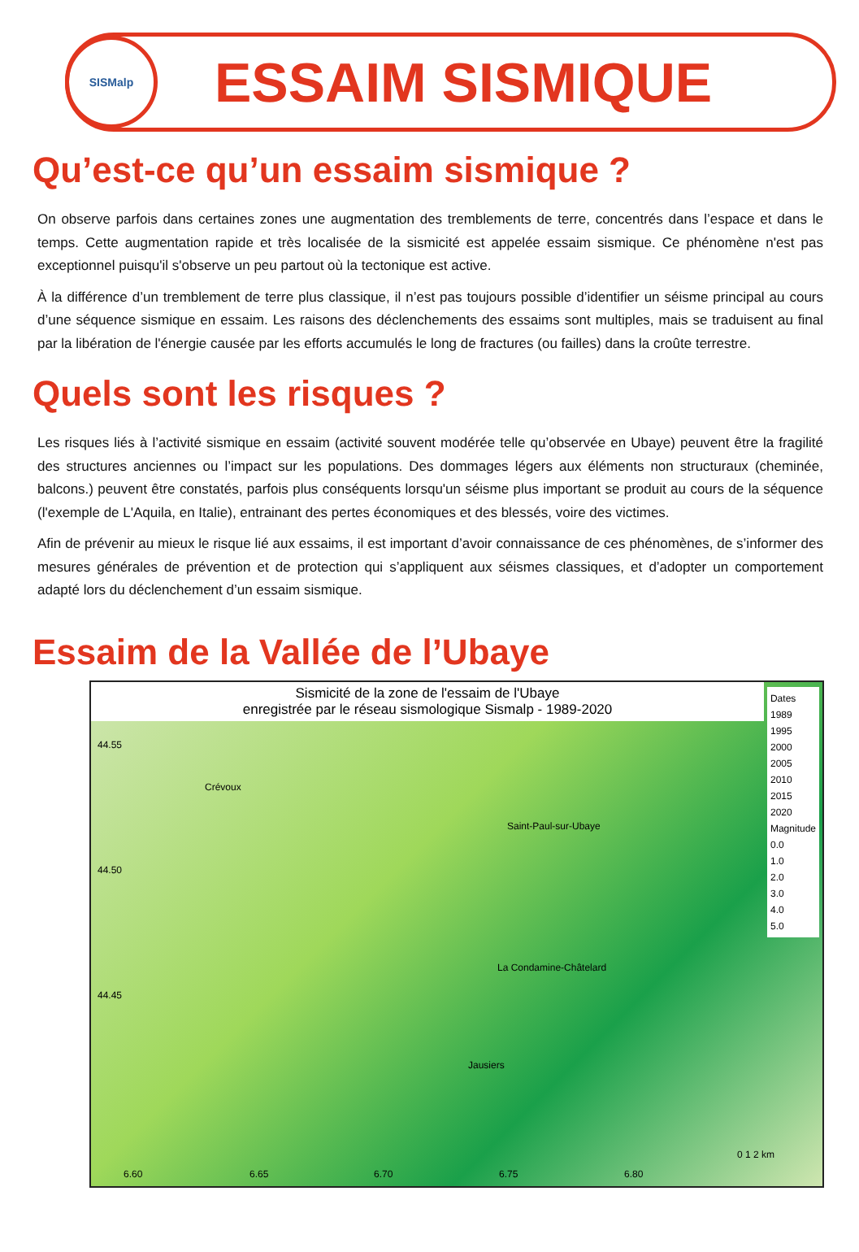SISMalp
ESSAIM SISMIQUE
Qu’est-ce qu’un essaim sismique ?
On observe parfois dans certaines zones une augmentation des tremblements de terre, concentrés dans l’espace et dans le temps. Cette augmentation rapide et très localisée de la sismicité est appelée essaim sismique. Ce phénomène n'est pas exceptionnel puisqu'il s'observe un peu partout où la tectonique est active.
À la différence d’un tremblement de terre plus classique, il n’est pas toujours possible d’identifier un séisme principal au cours d’une séquence sismique en essaim. Les raisons des déclenchements des essaims sont multiples, mais se traduisent au final par la libération de l'énergie causée par les efforts accumulés le long de fractures (ou failles) dans la croûte terrestre.
Quels sont les risques ?
Les risques liés à l’activité sismique en essaim (activité souvent modérée telle qu’observée en Ubaye) peuvent être la fragilité des structures anciennes ou l’impact sur les populations. Des dommages légers aux éléments non structuraux (cheminée, balcons.) peuvent être constatés, parfois plus conséquents lorsqu'un séisme plus important se produit au cours de la séquence (l'exemple de L'Aquila, en Italie), entrainant des pertes économiques et des blessés, voire des victimes.
Afin de prévenir au mieux le risque lié aux essaims, il est important d’avoir connaissance de ces phénomènes, de s’informer des mesures générales de prévention et de protection qui s’appliquent aux séismes classiques, et d’adopter un comportement adapté lors du déclenchement d’un essaim sismique.
Essaim de la Vallée de l’Ubaye
Sismicité de la zone de l'essaim de l'Ubaye
enregistrée par le réseau sismologique Sismalp - 1989-2020
Dates
1989
1995
2000
2005
2010
2015
2020
Magnitude
0.0
1.0
2.0
3.0
4.0
5.0
44.55
Crévoux
Saint-Paul-sur-Ubaye
44.50
La Condamine-Châtelard
44.45
Jausiers
0 1 2 km
6.60 6.65 6.70 6.75 6.80